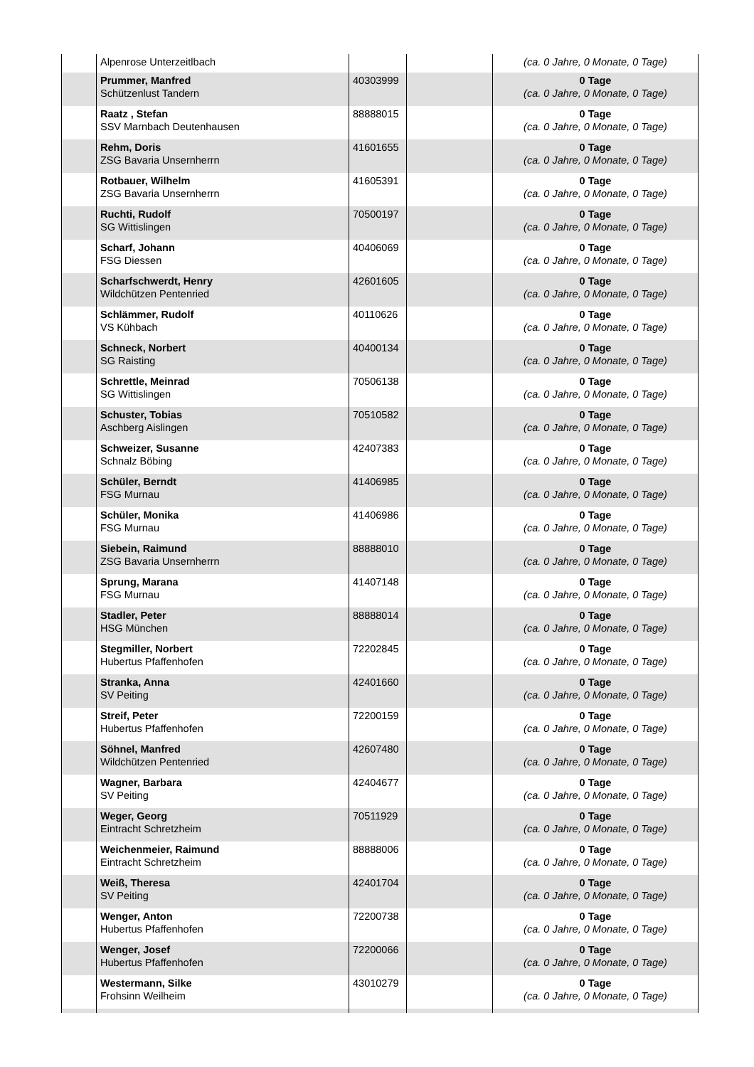| | Alpenrose Unterzeitlbach | | | (ca. 0 Jahre, 0 Monate, 0 Tage) |
| | Prummer, Manfred Schützenlust Tandern | 40303999 | | 0 Tage (ca. 0 Jahre, 0 Monate, 0 Tage) |
| | Raatz , Stefan SSV Marnbach Deutenhausen | 88888015 | | 0 Tage (ca. 0 Jahre, 0 Monate, 0 Tage) |
| | Rehm, Doris ZSG Bavaria Unsernherrn | 41601655 | | 0 Tage (ca. 0 Jahre, 0 Monate, 0 Tage) |
| | Rotbauer, Wilhelm ZSG Bavaria Unsernherrn | 41605391 | | 0 Tage (ca. 0 Jahre, 0 Monate, 0 Tage) |
| | Ruchti, Rudolf SG Wittislingen | 70500197 | | 0 Tage (ca. 0 Jahre, 0 Monate, 0 Tage) |
| | Scharf, Johann FSG Diessen | 40406069 | | 0 Tage (ca. 0 Jahre, 0 Monate, 0 Tage) |
| | Scharfschwerdt, Henry Wildchützen Pentenried | 42601605 | | 0 Tage (ca. 0 Jahre, 0 Monate, 0 Tage) |
| | Schlämmer, Rudolf VS Kühbach | 40110626 | | 0 Tage (ca. 0 Jahre, 0 Monate, 0 Tage) |
| | Schneck, Norbert SG Raisting | 40400134 | | 0 Tage (ca. 0 Jahre, 0 Monate, 0 Tage) |
| | Schrettle, Meinrad SG Wittislingen | 70506138 | | 0 Tage (ca. 0 Jahre, 0 Monate, 0 Tage) |
| | Schuster, Tobias Aschberg Aislingen | 70510582 | | 0 Tage (ca. 0 Jahre, 0 Monate, 0 Tage) |
| | Schweizer, Susanne Schnalz Böbing | 42407383 | | 0 Tage (ca. 0 Jahre, 0 Monate, 0 Tage) |
| | Schüler, Berndt FSG Murnau | 41406985 | | 0 Tage (ca. 0 Jahre, 0 Monate, 0 Tage) |
| | Schüler, Monika FSG Murnau | 41406986 | | 0 Tage (ca. 0 Jahre, 0 Monate, 0 Tage) |
| | Siebein, Raimund ZSG Bavaria Unsernherrn | 88888010 | | 0 Tage (ca. 0 Jahre, 0 Monate, 0 Tage) |
| | Sprung, Marana FSG Murnau | 41407148 | | 0 Tage (ca. 0 Jahre, 0 Monate, 0 Tage) |
| | Stadler, Peter HSG München | 88888014 | | 0 Tage (ca. 0 Jahre, 0 Monate, 0 Tage) |
| | Stegmiller, Norbert Hubertus Pfaffenhofen | 72202845 | | 0 Tage (ca. 0 Jahre, 0 Monate, 0 Tage) |
| | Stranka, Anna SV Peiting | 42401660 | | 0 Tage (ca. 0 Jahre, 0 Monate, 0 Tage) |
| | Streif, Peter Hubertus Pfaffenhofen | 72200159 | | 0 Tage (ca. 0 Jahre, 0 Monate, 0 Tage) |
| | Söhnel, Manfred Wildchützen Pentenried | 42607480 | | 0 Tage (ca. 0 Jahre, 0 Monate, 0 Tage) |
| | Wagner, Barbara SV Peiting | 42404677 | | 0 Tage (ca. 0 Jahre, 0 Monate, 0 Tage) |
| | Weger, Georg Eintracht Schretzheim | 70511929 | | 0 Tage (ca. 0 Jahre, 0 Monate, 0 Tage) |
| | Weichenmeier, Raimund Eintracht Schretzheim | 88888006 | | 0 Tage (ca. 0 Jahre, 0 Monate, 0 Tage) |
| | Weiß, Theresa SV Peiting | 42401704 | | 0 Tage (ca. 0 Jahre, 0 Monate, 0 Tage) |
| | Wenger, Anton Hubertus Pfaffenhofen | 72200738 | | 0 Tage (ca. 0 Jahre, 0 Monate, 0 Tage) |
| | Wenger, Josef Hubertus Pfaffenhofen | 72200066 | | 0 Tage (ca. 0 Jahre, 0 Monate, 0 Tage) |
| | Westermann, Silke Frohsinn Weilheim | 43010279 | | 0 Tage (ca. 0 Jahre, 0 Monate, 0 Tage) |